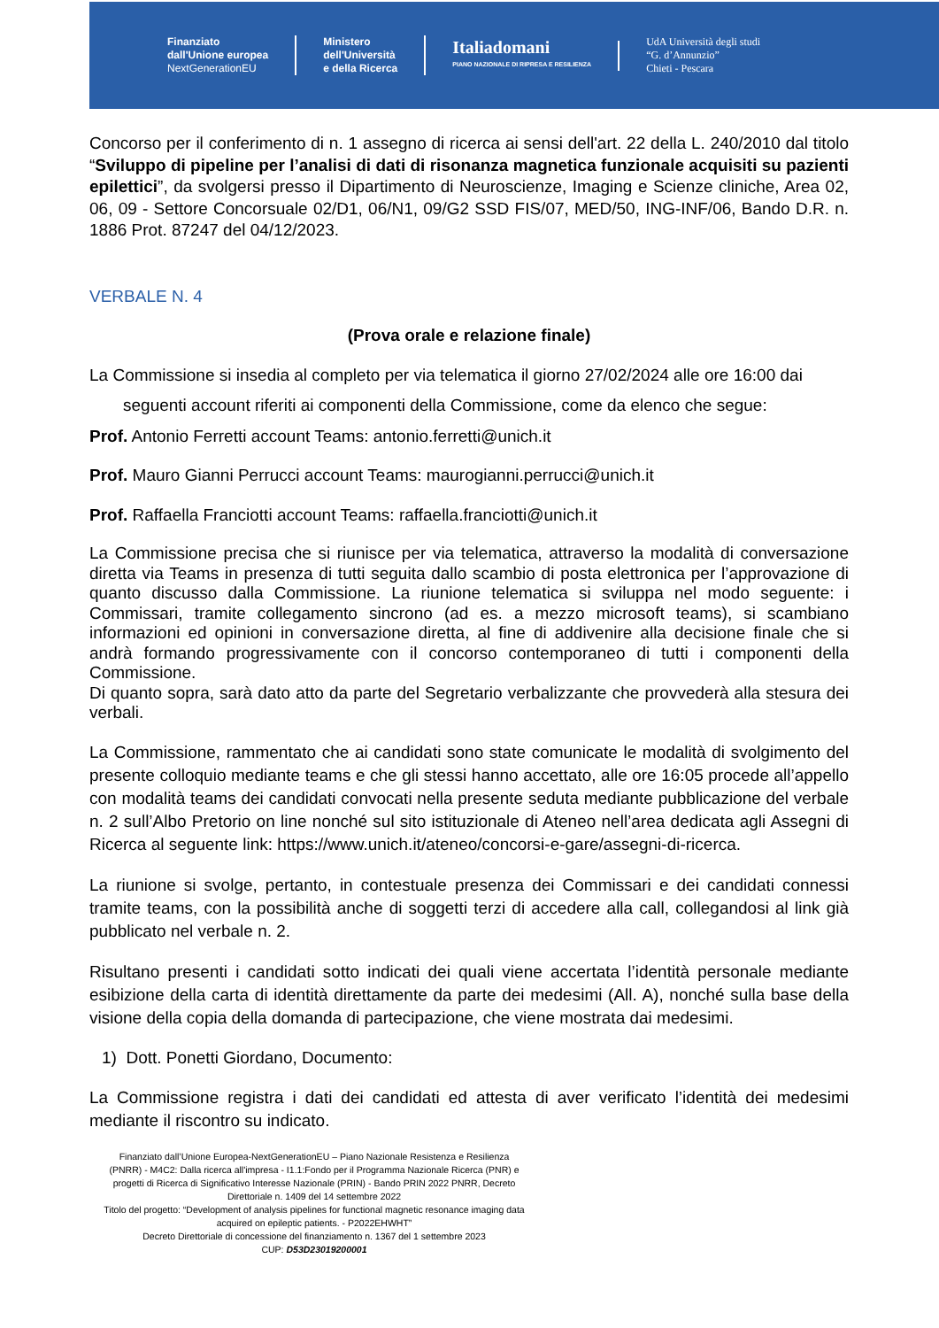Finanziato
dall'Unione europea
NextGenerationEU
Ministero
dell'Università
e della Ricerca
Italiadomani
PIANO NAZIONALE DI RIPRESA E RESILIENZA
UdA Università degli studi
“G. d’Annunzio”
Chieti - Pescara
Concorso per il conferimento di n. 1 assegno di ricerca ai sensi dell'art. 22 della L. 240/2010 dal titolo “Sviluppo di pipeline per l’analisi di dati di risonanza magnetica funzionale acquisiti su pazienti epilettici”, da svolgersi presso il Dipartimento di Neuroscienze, Imaging e Scienze cliniche, Area 02, 06, 09 - Settore Concorsuale 02/D1, 06/N1, 09/G2 SSD FIS/07, MED/50, ING-INF/06, Bando D.R. n. 1886 Prot. 87247 del 04/12/2023.
VERBALE N. 4
(Prova orale e relazione finale)
La Commissione si insedia al completo per via telematica il giorno 27/02/2024 alle ore 16:00 dai
seguenti account riferiti ai componenti della Commissione, come da elenco che segue:
Prof. Antonio Ferretti account Teams: antonio.ferretti@unich.it
Prof. Mauro Gianni Perrucci account Teams: maurogianni.perrucci@unich.it
Prof. Raffaella Franciotti account Teams: raffaella.franciotti@unich.it
La Commissione precisa che si riunisce per via telematica, attraverso la modalità di conversazione diretta via Teams in presenza di tutti seguita dallo scambio di posta elettronica per l’approvazione di quanto discusso dalla Commissione. La riunione telematica si sviluppa nel modo seguente: i Commissari, tramite collegamento sincrono (ad es. a mezzo microsoft teams), si scambiano informazioni ed opinioni in conversazione diretta, al fine di addivenire alla decisione finale che si andrà formando progressivamente con il concorso contemporaneo di tutti i componenti della Commissione.
Di quanto sopra, sarà dato atto da parte del Segretario verbalizzante che provvederà alla stesura dei verbali.
La Commissione, rammentato che ai candidati sono state comunicate le modalità di svolgimento del presente colloquio mediante teams e che gli stessi hanno accettato, alle ore 16:05 procede all’appello con modalità teams dei candidati convocati nella presente seduta mediante pubblicazione del verbale n. 2 sull’Albo Pretorio on line nonché sul sito istituzionale di Ateneo nell’area dedicata agli Assegni di Ricerca al seguente link: https://www.unich.it/ateneo/concorsi-e-gare/assegni-di-ricerca.
La riunione si svolge, pertanto, in contestuale presenza dei Commissari e dei candidati connessi tramite teams, con la possibilità anche di soggetti terzi di accedere alla call, collegandosi al link già pubblicato nel verbale n. 2.
Risultano presenti i candidati sotto indicati dei quali viene accertata l’identità personale mediante esibizione della carta di identità direttamente da parte dei medesimi (All. A), nonché sulla base della visione della copia della domanda di partecipazione, che viene mostrata dai medesimi.
1) Dott. Ponetti Giordano, Documento:
La Commissione registra i dati dei candidati ed attesta di aver verificato l’identità dei medesimi mediante il riscontro su indicato.
Finanziato dall’Unione Europea-NextGenerationEU – Piano Nazionale Resistenza e Resilienza (PNRR) - M4C2: Dalla ricerca all'impresa - I1.1:Fondo per il Programma Nazionale Ricerca (PNR) e progetti di Ricerca di Significativo Interesse Nazionale (PRIN) - Bando PRIN 2022 PNRR, Decreto Direttoriale n. 1409 del 14 settembre 2022
Titolo del progetto: “Development of analysis pipelines for functional magnetic resonance imaging data acquired on epileptic patients. - P2022EHWHT”
Decreto Direttoriale di concessione del finanziamento n. 1367 del 1 settembre 2023
CUP: D53D23019200001